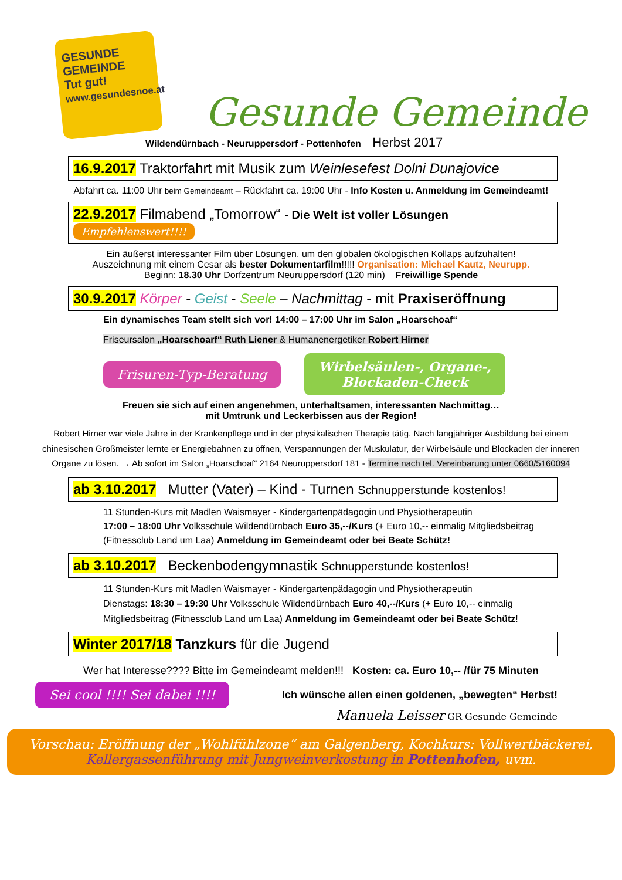GESUNDE
GEMEINDE
Tut gut!
www.gesundesnoe.at
Gesunde Gemeinde
Wildendürnbach - Neuruppersdorf - Pottenhofen Herbst 2017
16.9.2017 Traktorfahrt mit Musik zum Weinlesefest Dolni Dunajovice
Abfahrt ca. 11:00 Uhr beim Gemeindeamt – Rückfahrt ca. 19:00 Uhr - Info Kosten u. Anmeldung im Gemeindeamt!
22.9.2017 Filmabend „Tomorrow“ - Die Welt ist voller Lösungen Empfehlenswert!!!!
Ein äußerst interessanter Film über Lösungen, um den globalen ökologischen Kollaps aufzuhalten!
Auszeichnung mit einem Cesar als bester Dokumentarfilm!!!!! Organisation: Michael Kautz, Neurupp.
Beginn: 18.30 Uhr Dorfzentrum Neuruppersdorf (120 min) Freiwillige Spende
30.9.2017 Körper - Geist - Seele – Nachmittag - mit Praxiseröffnung
Ein dynamisches Team stellt sich vor! 14:00 – 17:00 Uhr im Salon „Hoarschoaf“
Friseursalon „Hoarschoarf“ Ruth Liener & Humanenergetiker Robert Hirner
Frisuren-Typ-Beratung Wirbelsäulen-, Organe-,
Blockaden-Check
Freuen sie sich auf einen angenehmen, unterhaltsamen, interessanten Nachmittag…
mit Umtrunk und Leckerbissen aus der Region!
Robert Hirner war viele Jahre in der Krankenpflege und in der physikalischen Therapie tätig. Nach langjähriger Ausbildung bei einem chinesischen Großmeister lernte er Energiebahnen zu öffnen, Verspannungen der Muskulatur, der Wirbelsäule und Blockaden der inneren Organe zu lösen. → Ab sofort im Salon „Hoarschoaf“ 2164 Neuruppersdorf 181 - Termine nach tel. Vereinbarung unter 0660/5160094
ab 3.10.2017 Mutter (Vater) – Kind - Turnen Schnupperstunde kostenlos!
11 Stunden-Kurs mit Madlen Waismayer - Kindergartenpädagogin und Physiotherapeutin
17:00 – 18:00 Uhr Volksschule Wildendürnbach Euro 35,--/Kurs (+ Euro 10,-- einmalig Mitgliedsbeitrag (Fitnessclub Land um Laa) Anmeldung im Gemeindeamt oder bei Beate Schütz!
ab 3.10.2017 Beckenbodengymnastik Schnupperstunde kostenlos!
11 Stunden-Kurs mit Madlen Waismayer - Kindergartenpädagogin und Physiotherapeutin
Dienstags: 18:30 – 19:30 Uhr Volksschule Wildendürnbach Euro 40,--/Kurs (+ Euro 10,-- einmalig Mitgliedsbeitrag (Fitnessclub Land um Laa) Anmeldung im Gemeindeamt oder bei Beate Schütz!
Winter 2017/18 Tanzkurs für die Jugend
Wer hat Interesse???? Bitte im Gemeindeamt melden!!! Kosten: ca. Euro 10,-- /für 75 Minuten
Sei cool !!!! Sei dabei !!!! Ich wünsche allen einen goldenen, „bewegten“ Herbst!
Manuela Leisser GR Gesunde Gemeinde
Vorschau: Eröffnung der „Wohlfühlzone“ am Galgenberg, Kochkurs: Vollwertbäckerei,
Kellergassenführung mit Jungweinverkostung in Pottenhofen, uvm.